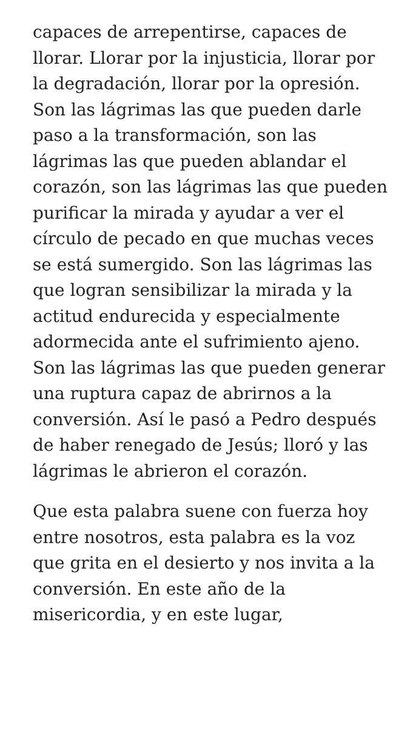capaces de arrepentirse, capaces de llorar. Llorar por la injusticia, llorar por la degradación, llorar por la opresión. Son las lágrimas las que pueden darle paso a la transformación, son las lágrimas las que pueden ablandar el corazón, son las lágrimas las que pueden purificar la mirada y ayudar a ver el círculo de pecado en que muchas veces se está sumergido. Son las lágrimas las que logran sensibilizar la mirada y la actitud endurecida y especialmente adormecida ante el sufrimiento ajeno. Son las lágrimas las que pueden generar una ruptura capaz de abrirnos a la conversión. Así le pasó a Pedro después de haber renegado de Jesús; lloró y las lágrimas le abrieron el corazón.
Que esta palabra suene con fuerza hoy entre nosotros, esta palabra es la voz que grita en el desierto y nos invita a la conversión. En este año de la misericordia, y en este lugar,